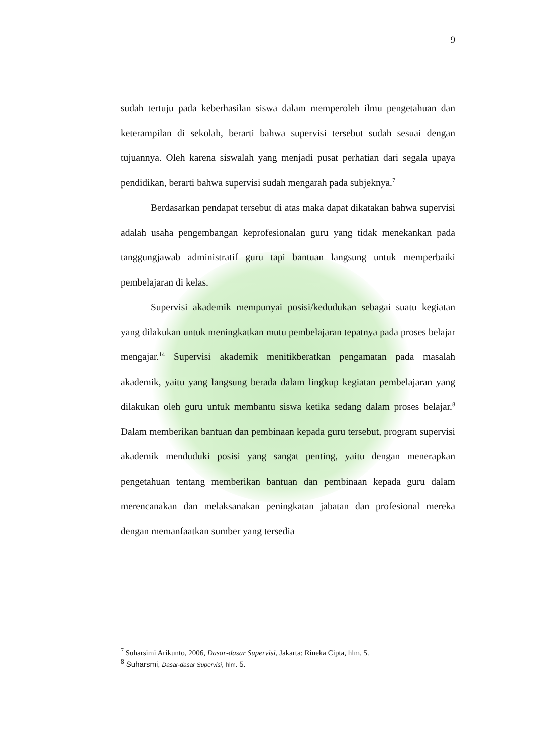9
sudah tertuju pada keberhasilan siswa dalam memperoleh ilmu pengetahuan dan keterampilan di sekolah, berarti bahwa supervisi tersebut sudah sesuai dengan tujuannya. Oleh karena siswalah yang menjadi pusat perhatian dari segala upaya pendidikan, berarti bahwa supervisi sudah mengarah pada subjeknya.<sup>7</sup>
Berdasarkan pendapat tersebut di atas maka dapat dikatakan bahwa supervisi adalah usaha pengembangan keprofesionalan guru yang tidak menekankan pada tanggungjawab administratif guru tapi bantuan langsung untuk memperbaiki pembelajaran di kelas.
Supervisi akademik mempunyai posisi/kedudukan sebagai suatu kegiatan yang dilakukan untuk meningkatkan mutu pembelajaran tepatnya pada proses belajar mengajar.<sup>14</sup> Supervisi akademik menitikberatkan pengamatan pada masalah akademik, yaitu yang langsung berada dalam lingkup kegiatan pembelajaran yang dilakukan oleh guru untuk membantu siswa ketika sedang dalam proses belajar.<sup>8</sup> Dalam memberikan bantuan dan pembinaan kepada guru tersebut, program supervisi akademik menduduki posisi yang sangat penting, yaitu dengan menerapkan pengetahuan tentang memberikan bantuan dan pembinaan kepada guru dalam merencanakan dan melaksanakan peningkatan jabatan dan profesional mereka dengan memanfaatkan sumber yang tersedia
<sup>7</sup> Suharsimi Arikunto, 2006, Dasar-dasar Supervisi, Jakarta: Rineka Cipta, hlm. 5.
<sup>8</sup> Suharsmi, Dasar-dasar Supervisi, hlm. 5.